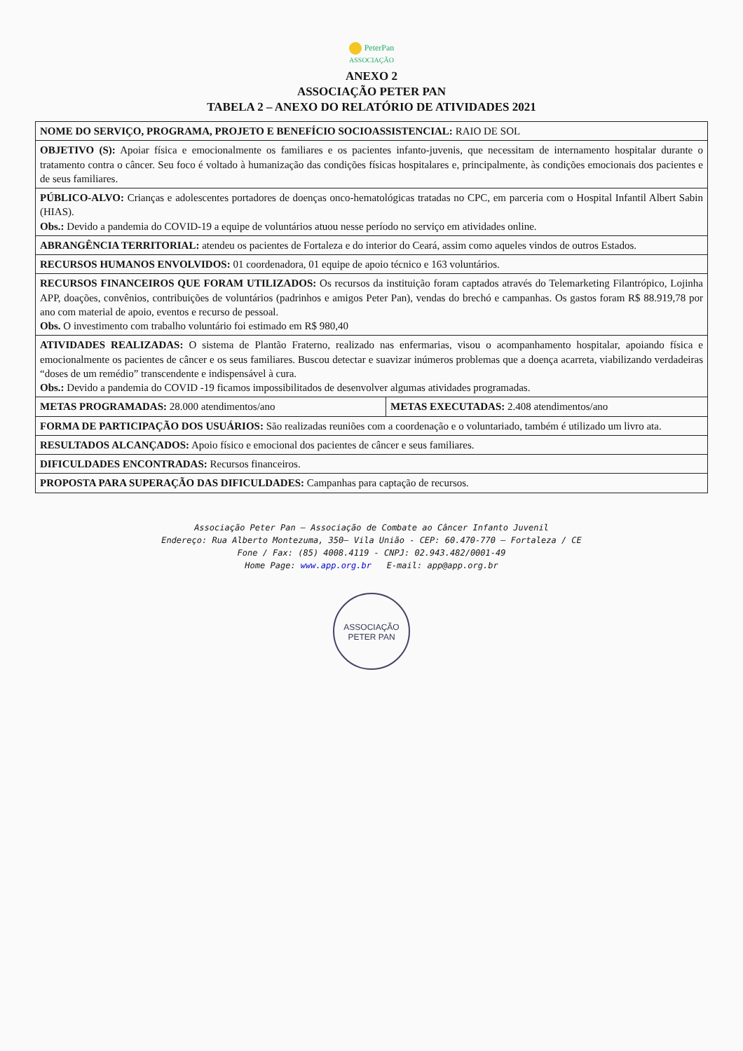PeterPan
ASSOCIAÇÃO
ANEXO 2
ASSOCIAÇÃO PETER PAN
TABELA 2 – ANEXO DO RELATÓRIO DE ATIVIDADES 2021
| NOME DO SERVIÇO, PROGRAMA, PROJETO E BENEFÍCIO SOCIOASSISTENCIAL: RAIO DE SOL | |
| OBJETIVO (S): Apoiar física e emocionalmente os familiares e os pacientes infanto-juvenis, que necessitam de internamento hospitalar durante o tratamento contra o câncer. Seu foco é voltado à humanização das condições físicas hospitalares e, principalmente, às condições emocionais dos pacientes e de seus familiares. | |
| PÚBLICO-ALVO: Crianças e adolescentes portadores de doenças onco-hematológicas tratadas no CPC, em parceria com o Hospital Infantil Albert Sabin (HIAS). Obs.: Devido a pandemia do COVID-19 a equipe de voluntários atuou nesse período no serviço em atividades online. | |
| ABRANGÊNCIA TERRITORIAL: atendeu os pacientes de Fortaleza e do interior do Ceará, assim como aqueles vindos de outros Estados. | |
| RECURSOS HUMANOS ENVOLVIDOS: 01 coordenadora, 01 equipe de apoio técnico e 163 voluntários. | |
| RECURSOS FINANCEIROS QUE FORAM UTILIZADOS: Os recursos da instituição foram captados através do Telemarketing Filantrópico, Lojinha APP, doações, convênios, contribuições de voluntários (padrinhos e amigos Peter Pan), vendas do brechó e campanhas. Os gastos foram R$ 88.919,78 por ano com material de apoio, eventos e recurso de pessoal. Obs. O investimento com trabalho voluntário foi estimado em R$ 980,40 | |
| ATIVIDADES REALIZADAS: O sistema de Plantão Fraterno, realizado nas enfermarias, visou o acompanhamento hospitalar, apoiando física e emocionalmente os pacientes de câncer e os seus familiares. Buscou detectar e suavizar inúmeros problemas que a doença acarreta, viabilizando verdadeiras “doses de um remédio” transcendente e indispensável à cura. Obs.: Devido a pandemia do COVID -19 ficamos impossibilitados de desenvolver algumas atividades programadas. | |
| METAS PROGRAMADAS: 28.000 atendimentos/ano | METAS EXECUTADAS: 2.408 atendimentos/ano |
| FORMA DE PARTICIPAÇÃO DOS USUÁRIOS: São realizadas reuniões com a coordenação e o voluntariado, também é utilizado um livro ata. | |
| RESULTADOS ALCANÇADOS: Apoio físico e emocional dos pacientes de câncer e seus familiares. | |
| DIFICULDADES ENCONTRADAS: Recursos financeiros. | |
| PROPOSTA PARA SUPERAÇÃO DAS DIFICULDADES: Campanhas para captação de recursos. | |
Associação Peter Pan – Associação de Combate ao Câncer Infanto Juvenil
Endereço: Rua Alberto Montezuma, 350– Vila União - CEP: 60.470-770 – Fortaleza / CE
Fone / Fax: (85) 4008.4119 - CNPJ: 02.943.482/0001-49
Home Page: www.app.org.br E-mail: app@app.org.br
ASSOCIAÇÃO PETER PAN